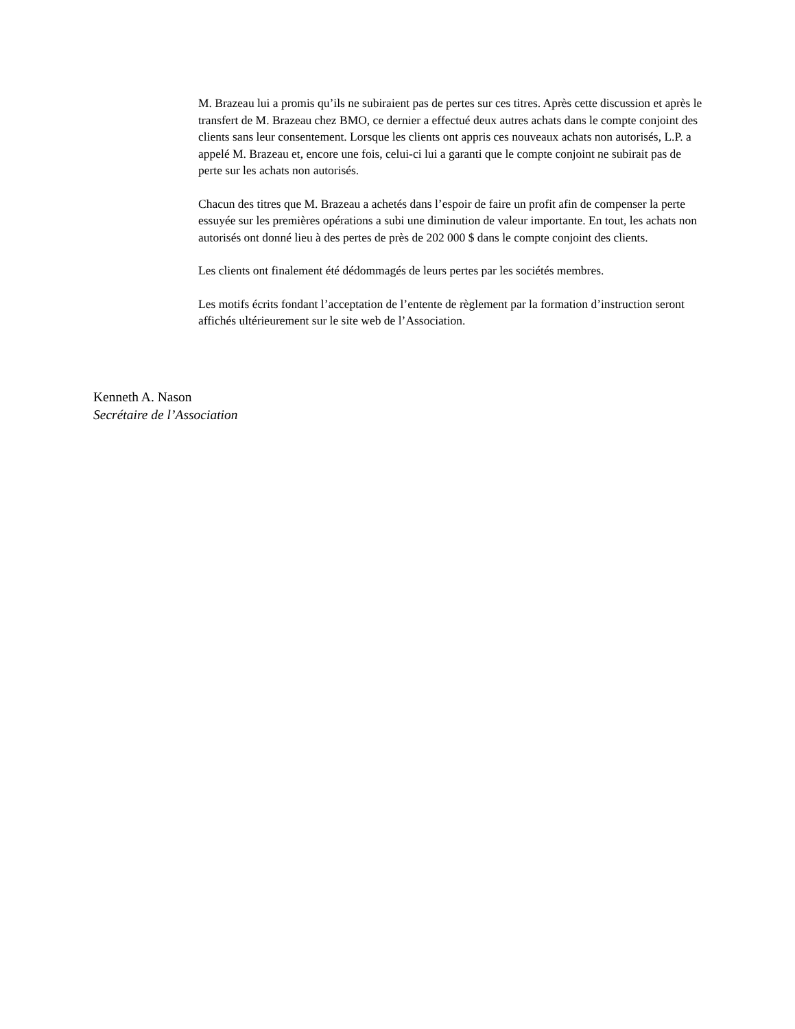M. Brazeau lui a promis qu’ils ne subiraient pas de pertes sur ces titres. Après cette discussion et après le transfert de M. Brazeau chez BMO, ce dernier a effectué deux autres achats dans le compte conjoint des clients sans leur consentement. Lorsque les clients ont appris ces nouveaux achats non autorisés, L.P. a appelé M. Brazeau et, encore une fois, celui-ci lui a garanti que le compte conjoint ne subirait pas de perte sur les achats non autorisés.
Chacun des titres que M. Brazeau a achetés dans l’espoir de faire un profit afin de compenser la perte essuyée sur les premières opérations a subi une diminution de valeur importante. En tout, les achats non autorisés ont donné lieu à des pertes de près de 202 000 $ dans le compte conjoint des clients.
Les clients ont finalement été dédommagés de leurs pertes par les sociétés membres.
Les motifs écrits fondant l’acceptation de l’entente de règlement par la formation d’instruction seront affichés ultérieurement sur le site web de l’Association.
Kenneth A. Nason
Secrétaire de l’Association